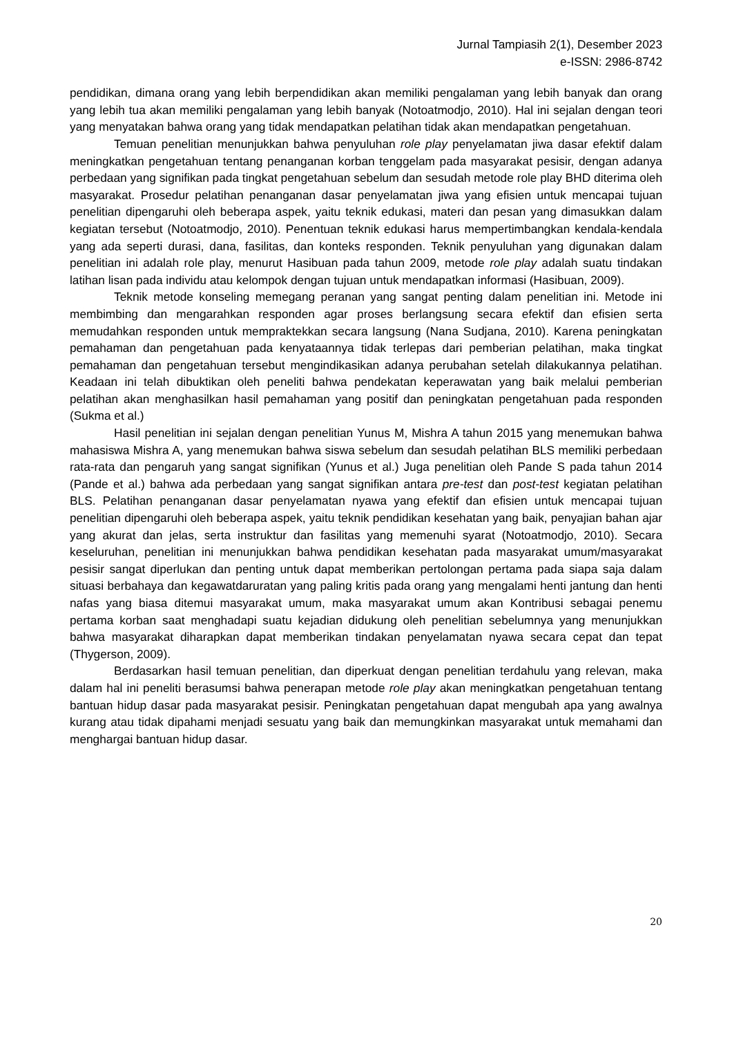Jurnal Tampiasih 2(1), Desember 2023
e-ISSN: 2986-8742
pendidikan, dimana orang yang lebih berpendidikan akan memiliki pengalaman yang lebih banyak dan orang yang lebih tua akan memiliki pengalaman yang lebih banyak (Notoatmodjo, 2010). Hal ini sejalan dengan teori yang menyatakan bahwa orang yang tidak mendapatkan pelatihan tidak akan mendapatkan pengetahuan.
Temuan penelitian menunjukkan bahwa penyuluhan role play penyelamatan jiwa dasar efektif dalam meningkatkan pengetahuan tentang penanganan korban tenggelam pada masyarakat pesisir, dengan adanya perbedaan yang signifikan pada tingkat pengetahuan sebelum dan sesudah metode role play BHD diterima oleh masyarakat. Prosedur pelatihan penanganan dasar penyelamatan jiwa yang efisien untuk mencapai tujuan penelitian dipengaruhi oleh beberapa aspek, yaitu teknik edukasi, materi dan pesan yang dimasukkan dalam kegiatan tersebut (Notoatmodjo, 2010). Penentuan teknik edukasi harus mempertimbangkan kendala-kendala yang ada seperti durasi, dana, fasilitas, dan konteks responden. Teknik penyuluhan yang digunakan dalam penelitian ini adalah role play, menurut Hasibuan pada tahun 2009, metode role play adalah suatu tindakan latihan lisan pada individu atau kelompok dengan tujuan untuk mendapatkan informasi (Hasibuan, 2009).
Teknik metode konseling memegang peranan yang sangat penting dalam penelitian ini. Metode ini membimbing dan mengarahkan responden agar proses berlangsung secara efektif dan efisien serta memudahkan responden untuk mempraktekkan secara langsung (Nana Sudjana, 2010). Karena peningkatan pemahaman dan pengetahuan pada kenyataannya tidak terlepas dari pemberian pelatihan, maka tingkat pemahaman dan pengetahuan tersebut mengindikasikan adanya perubahan setelah dilakukannya pelatihan. Keadaan ini telah dibuktikan oleh peneliti bahwa pendekatan keperawatan yang baik melalui pemberian pelatihan akan menghasilkan hasil pemahaman yang positif dan peningkatan pengetahuan pada responden (Sukma et al.)
Hasil penelitian ini sejalan dengan penelitian Yunus M, Mishra A tahun 2015 yang menemukan bahwa mahasiswa Mishra A, yang menemukan bahwa siswa sebelum dan sesudah pelatihan BLS memiliki perbedaan rata-rata dan pengaruh yang sangat signifikan (Yunus et al.) Juga penelitian oleh Pande S pada tahun 2014 (Pande et al.) bahwa ada perbedaan yang sangat signifikan antara pre-test dan post-test kegiatan pelatihan BLS. Pelatihan penanganan dasar penyelamatan nyawa yang efektif dan efisien untuk mencapai tujuan penelitian dipengaruhi oleh beberapa aspek, yaitu teknik pendidikan kesehatan yang baik, penyajian bahan ajar yang akurat dan jelas, serta instruktur dan fasilitas yang memenuhi syarat (Notoatmodjo, 2010). Secara keseluruhan, penelitian ini menunjukkan bahwa pendidikan kesehatan pada masyarakat umum/masyarakat pesisir sangat diperlukan dan penting untuk dapat memberikan pertolongan pertama pada siapa saja dalam situasi berbahaya dan kegawatdaruratan yang paling kritis pada orang yang mengalami henti jantung dan henti nafas yang biasa ditemui masyarakat umum, maka masyarakat umum akan Kontribusi sebagai penemu pertama korban saat menghadapi suatu kejadian didukung oleh penelitian sebelumnya yang menunjukkan bahwa masyarakat diharapkan dapat memberikan tindakan penyelamatan nyawa secara cepat dan tepat (Thygerson, 2009).
Berdasarkan hasil temuan penelitian, dan diperkuat dengan penelitian terdahulu yang relevan, maka dalam hal ini peneliti berasumsi bahwa penerapan metode role play akan meningkatkan pengetahuan tentang bantuan hidup dasar pada masyarakat pesisir. Peningkatan pengetahuan dapat mengubah apa yang awalnya kurang atau tidak dipahami menjadi sesuatu yang baik dan memungkinkan masyarakat untuk memahami dan menghargai bantuan hidup dasar.
20